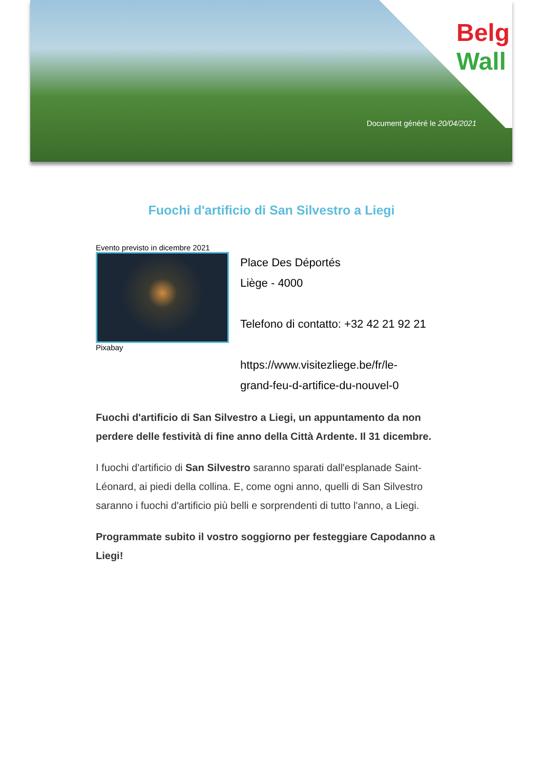Belg
Wall
Document généré le 20/04/2021
Fuochi d'artificio di San Silvestro a Liegi
Evento previsto in dicembre 2021
Pixabay
Place Des Déportés
Liège - 4000
Telefono di contatto: +32 42 21 92 21
https://www.visitezliege.be/fr/le-
grand-feu-d-artifice-du-nouvel-0
Fuochi d'artificio di San Silvestro a Liegi, un appuntamento da non perdere delle festività di fine anno della Città Ardente. Il 31 dicembre.
I fuochi d'artificio di San Silvestro saranno sparati dall'esplanade Saint-Léonard, ai piedi della collina. E, come ogni anno, quelli di San Silvestro saranno i fuochi d'artificio più belli e sorprendenti di tutto l'anno, a Liegi.
Programmate subito il vostro soggiorno per festeggiare Capodanno a Liegi!